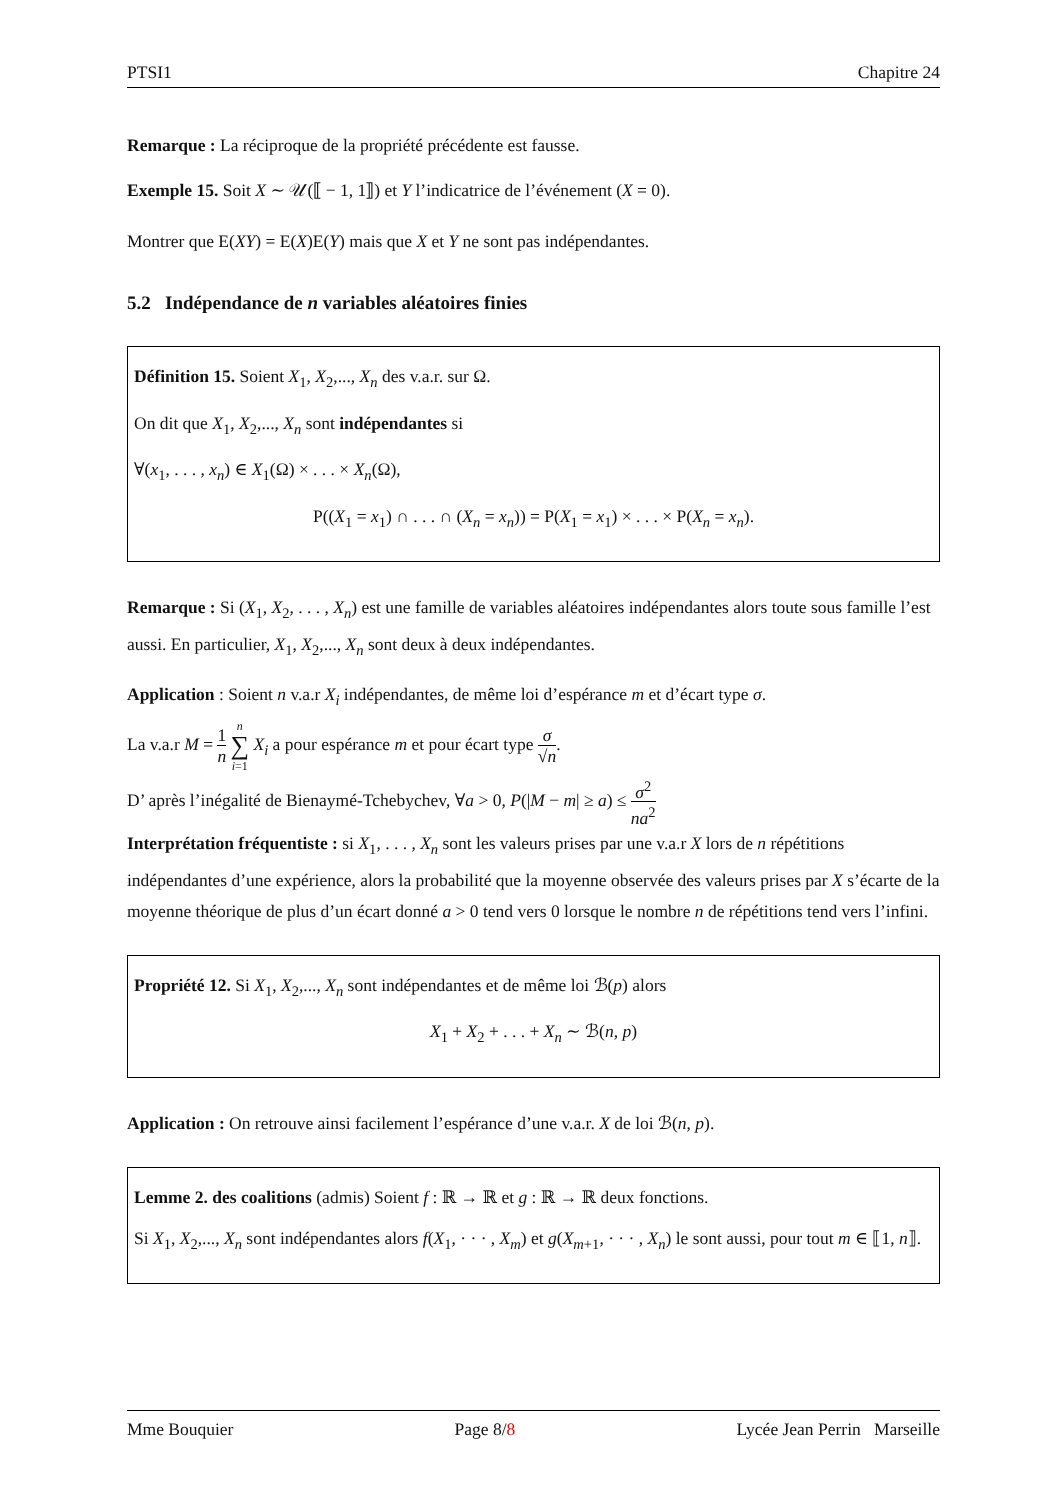PTSI1 Chapitre 24
Remarque : La réciproque de la propriété précédente est fausse.
Exemple 15. Soit X ∼ 𝒰(⟦ − 1, 1⟧) et Y l’indicatrice de l’événement (X = 0).
Montrer que E(XY) = E(X)E(Y) mais que X et Y ne sont pas indépendantes.
5.2 Indépendance de n variables aléatoires finies
Définition 15. Soient X<sub>1</sub>, X<sub>2</sub>,..., X<sub>n</sub> des v.a.r. sur Ω.
On dit que X<sub>1</sub>, X<sub>2</sub>,..., X<sub>n</sub> sont indépendantes si
∀(x<sub>1</sub>, . . . , x<sub>n</sub>) ∈ X<sub>1</sub>(Ω) × . . . × X<sub>n</sub>(Ω),
P((X<sub>1</sub> = x<sub>1</sub>) ∩ . . . ∩ (X<sub>n</sub> = x<sub>n</sub>)) = P(X<sub>1</sub> = x<sub>1</sub>) × . . . × P(X<sub>n</sub> = x<sub>n</sub>).
Remarque : Si (X<sub>1</sub>, X<sub>2</sub>, . . . , X<sub>n</sub>) est une famille de variables aléatoires indépendantes alors toute sous famille l’est aussi. En particulier, X<sub>1</sub>, X<sub>2</sub>,..., X<sub>n</sub> sont deux à deux indépendantes.
Application : Soient n v.a.r X<sub>i</sub> indépendantes, de même loi d’espérance m et d’écart type σ.
La v.a.r M = 1 n n ∑ i=1 X<sub>i</sub> a pour espérance m et pour écart type σ √n.
D’ après l’inégalité de Bienaymé-Tchebychev, ∀a > 0, P(|M − m| ≥ a) ≤ σ<sup>2</sup> na<sup>2</sup>
Interprétation fréquentiste : si X<sub>1</sub>, . . . , X<sub>n</sub> sont les valeurs prises par une v.a.r X lors de n répétitions indépendantes d’une expérience, alors la probabilité que la moyenne observée des valeurs prises par X s’écarte de la moyenne théorique de plus d’un écart donné a > 0 tend vers 0 lorsque le nombre n de répétitions tend vers l’infini.
Propriété 12. Si X<sub>1</sub>, X<sub>2</sub>,..., X<sub>n</sub> sont indépendantes et de même loi ℬ(p) alors
X<sub>1</sub> + X<sub>2</sub> + . . . + X<sub>n</sub> ∼ ℬ(n, p)
Application : On retrouve ainsi facilement l’espérance d’une v.a.r. X de loi ℬ(n, p).
Lemme 2. des coalitions (admis) Soient f : ℝ → ℝ et g : ℝ → ℝ deux fonctions.
Si X<sub>1</sub>, X<sub>2</sub>,..., X<sub>n</sub> sont indépendantes alors f(X<sub>1</sub>, · · · , X<sub>m</sub>) et g(X<sub>m+1</sub>, · · · , X<sub>n</sub>) le sont aussi, pour tout m ∈ ⟦1, n⟧.
Mme Bouquier Page 8/8 Lycée Jean Perrin Marseille